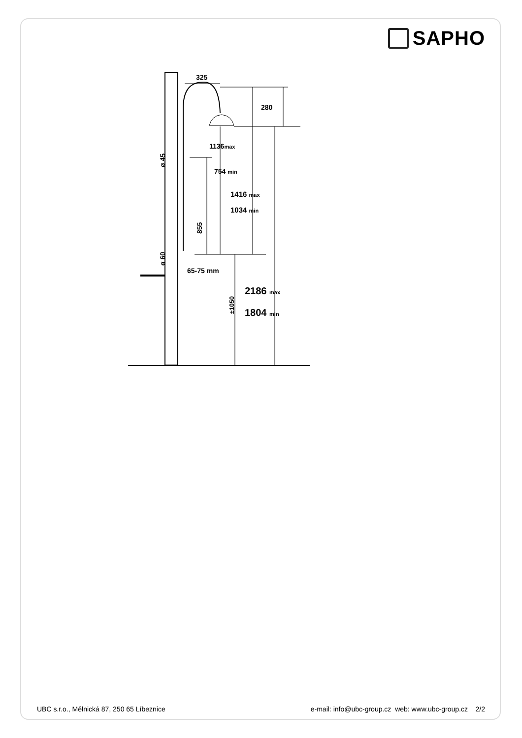SAPHO
325
280
1136max
754 min
1416 max
1034 min
855
ø 45
ø 60
65-75 mm
±1050
2186 max
1804 min
UBC s.r.o., Mělnická 87, 250 65 Líbeznice e-mail: info@ubc-group.cz web: www.ubc-group.cz 2/2